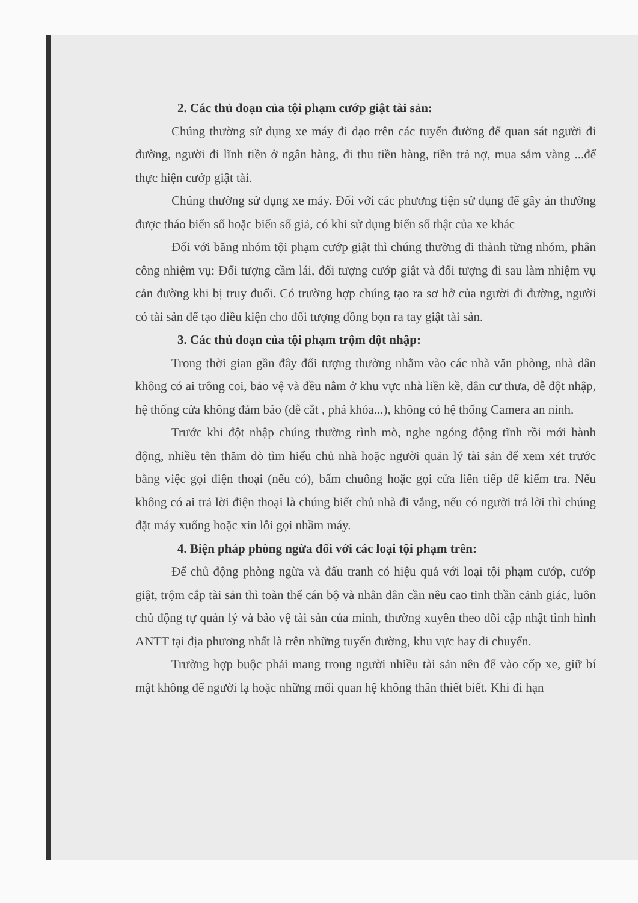2. Các thủ đoạn của tội phạm cướp giật tài sản:
Chúng thường sử dụng xe máy đi dạo trên các tuyến đường để quan sát người đi đường, người đi lĩnh tiền ở ngân hàng, đi thu tiền hàng, tiền trả nợ, mua sắm vàng ...để thực hiện cướp giật tài.
Chúng thường sử dụng xe máy. Đối với các phương tiện sử dụng để gây án thường được tháo biển số hoặc biển số giả, có khi sử dụng biển số thật của xe khác
Đối với băng nhóm tội phạm cướp giật thì chúng thường đi thành từng nhóm, phân công nhiệm vụ: Đối tượng cầm lái, đối tượng cướp giật và đối tượng đi sau làm nhiệm vụ cản đường khi bị truy đuổi. Có trường hợp chúng tạo ra sơ hở của người đi đường, người có tài sản để tạo điều kiện cho đối tượng đồng bọn ra tay giật tài sản.
3. Các thủ đoạn của tội phạm trộm đột nhập:
Trong thời gian gần đây đối tượng thường nhằm vào các nhà văn phòng, nhà dân không có ai trông coi, bảo vệ và đều nằm ở khu vực nhà liền kề, dân cư thưa, dễ đột nhập, hệ thống cửa không đảm bảo (dễ cắt , phá khóa...), không có hệ thống Camera an ninh.
Trước khi đột nhập chúng thường rình mò, nghe ngóng động tĩnh rồi mới hành động, nhiều tên thăm dò tìm hiểu chủ nhà hoặc người quản lý tài sản để xem xét trước bằng việc gọi điện thoại (nếu có), bấm chuông hoặc gọi cửa liên tiếp để kiểm tra. Nếu không có ai trả lời điện thoại là chúng biết chủ nhà đi vắng, nếu có người trả lời thì chúng đặt máy xuống hoặc xin lỗi gọi nhầm máy.
4. Biện pháp phòng ngừa đối với các loại tội phạm trên:
Để chủ động phòng ngừa và đấu tranh có hiệu quả với loại tội phạm cướp, cướp giật, trộm cắp tài sản thì toàn thể cán bộ và nhân dân cần nêu cao tinh thần cảnh giác, luôn chủ động tự quản lý và bảo vệ tài sản của mình, thường xuyên theo dõi cập nhật tình hình ANTT tại địa phương nhất là trên những tuyến đường, khu vực hay di chuyển.
Trường hợp buộc phải mang trong người nhiều tài sản nên để vào cốp xe, giữ bí mật không để người lạ hoặc những mối quan hệ không thân thiết biết. Khi đi hạn